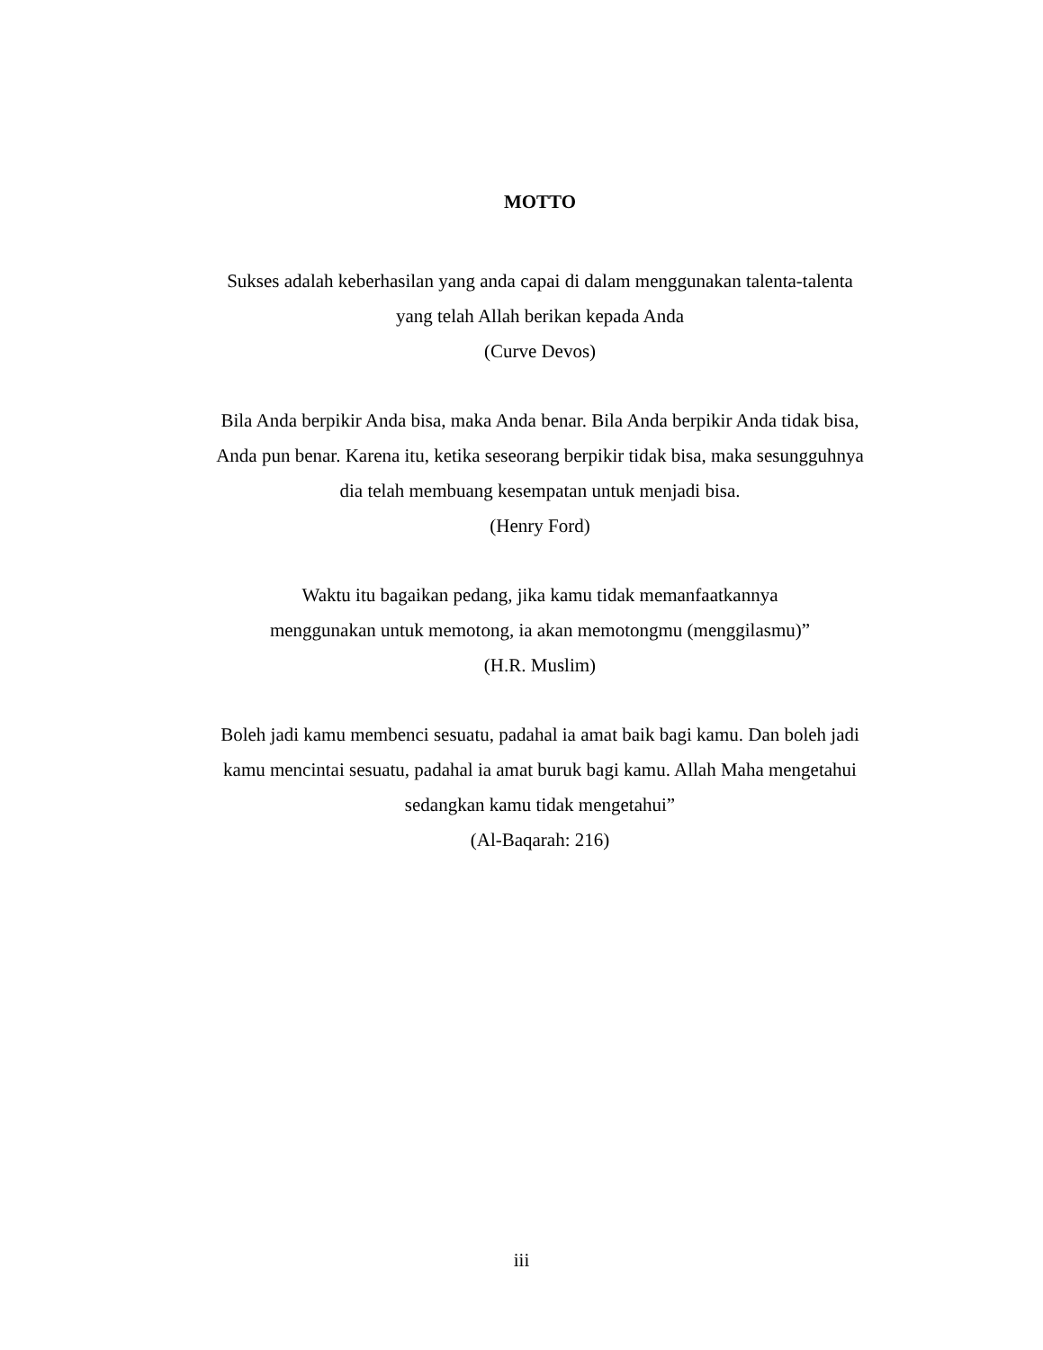MOTTO
Sukses adalah keberhasilan yang anda capai di dalam menggunakan talenta-talenta
yang telah Allah berikan kepada Anda
(Curve Devos)
Bila Anda berpikir Anda bisa, maka Anda benar. Bila Anda berpikir Anda tidak bisa,
Anda pun benar. Karena itu, ketika seseorang berpikir tidak bisa, maka sesungguhnya
dia telah membuang kesempatan untuk menjadi bisa.
(Henry Ford)
Waktu itu bagaikan pedang, jika kamu tidak memanfaatkannya
menggunakan untuk memotong, ia akan memotongmu (menggilasmu)”
(H.R. Muslim)
Boleh jadi kamu membenci sesuatu, padahal ia amat baik bagi kamu. Dan boleh jadi
kamu mencintai sesuatu, padahal ia amat buruk bagi kamu. Allah Maha mengetahui
sedangkan kamu tidak mengetahui”
(Al-Baqarah: 216)
iii